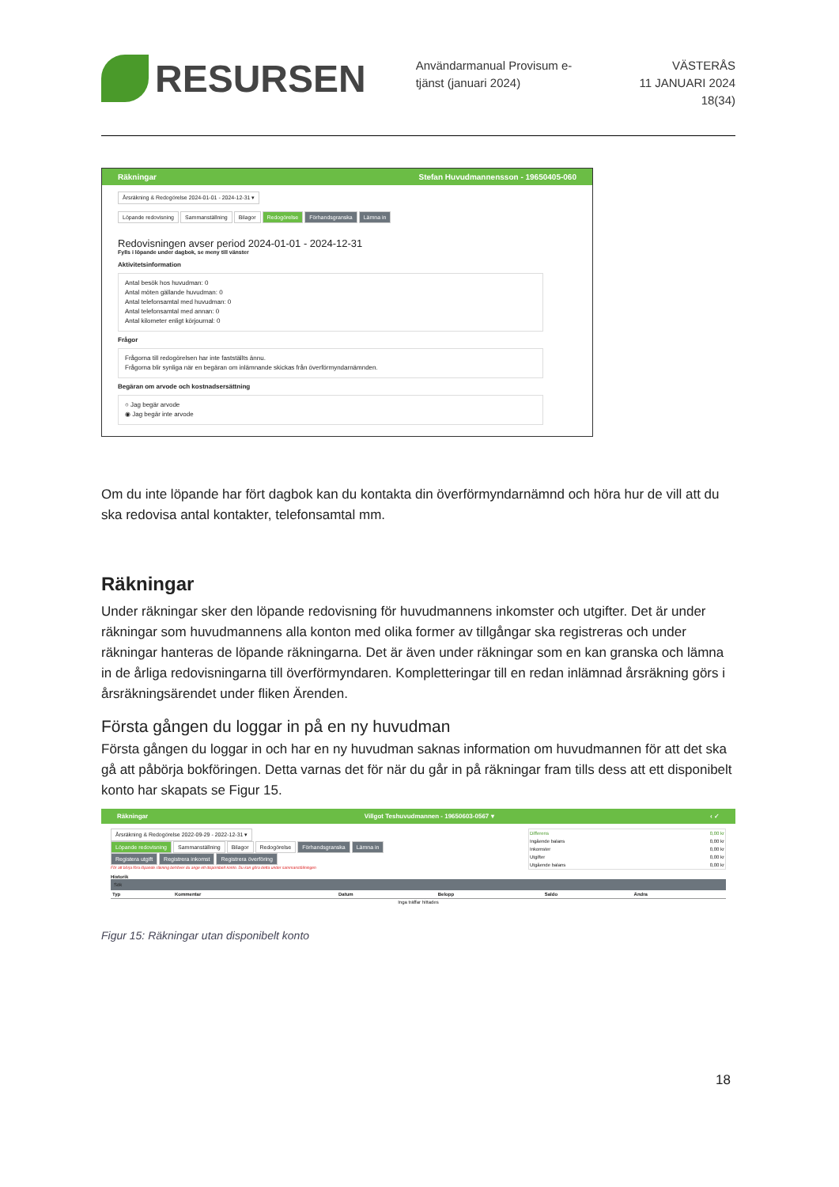RESURSEN
Användarmanual Provisum e-tjänst (januari 2024)
VÄSTERÅS
11 JANUARI 2024
18(34)
Räkningar Stefan Huvudmannensson - 19650405-060
Årsräkning & Redogörelse 2024-01-01 - 2024-12-31 ▾
Löpande redovisning Sammanställning Bilagor Redogörelse Förhandsgranska Lämna in
Redovisningen avser period 2024-01-01 - 2024-12-31
Fylls i löpande under dagbok, se meny till vänster
Aktivitetsinformation
Antal besök hos huvudman: 0
Antal möten gällande huvudman: 0
Antal telefonsamtal med huvudman: 0
Antal telefonsamtal med annan: 0
Antal kilometer enligt körjournal: 0
Frågor
Frågorna till redogörelsen har inte fastställts ännu.
Frågorna blir synliga när en begäran om inlämnande skickas från överförmyndarnämnden.
Begäran om arvode och kostnadsersättning
○ Jag begär arvode
◉ Jag begär inte arvode
Om du inte löpande har fört dagbok kan du kontakta din överförmyndarnämnd och höra hur de vill att du ska redovisa antal kontakter, telefonsamtal mm.
Räkningar
Under räkningar sker den löpande redovisning för huvudmannens inkomster och utgifter. Det är under räkningar som huvudmannens alla konton med olika former av tillgångar ska registreras och under räkningar hanteras de löpande räkningarna. Det är även under räkningar som en kan granska och lämna in de årliga redovisningarna till överförmyndaren. Kompletteringar till en redan inlämnad årsräkning görs i årsräkningsärendet under fliken Ärenden.
Första gången du loggar in på en ny huvudman
Första gången du loggar in och har en ny huvudman saknas information om huvudmannen för att det ska gå att påbörja bokföringen. Detta varnas det för när du går in på räkningar fram tills dess att ett disponibelt konto har skapats se Figur 15.
Räkningar Villgot Teshuvudmannen - 19650603-0567 ▾ ‹ ✓
Årsräkning & Redogörelse 2022-09-29 - 2022-12-31 ▾
Löpande redovisning Sammanställning Bilagor Redogörelse Förhandsgranska Lämna in
Registera utgift Registrera inkomst Registrera överföring
För att börja föra löpande räkning behöver du ange ett disponibelt konto. Du kan göra detta under sammanställningen
| Differens | 0,00 kr |
| Ingående balans | 0,00 kr |
| Inkomster | 0,00 kr |
| Utgifter | 0,00 kr |
| Utgående balans | 0,00 kr |
Historik
Sök
| Typ | Kommentar | Datum | Belopp | Saldo | Ändra |
| --- | --- | --- | --- | --- | --- |
| Inga träffar hittades | | | | | |
Figur 15: Räkningar utan disponibelt konto
18